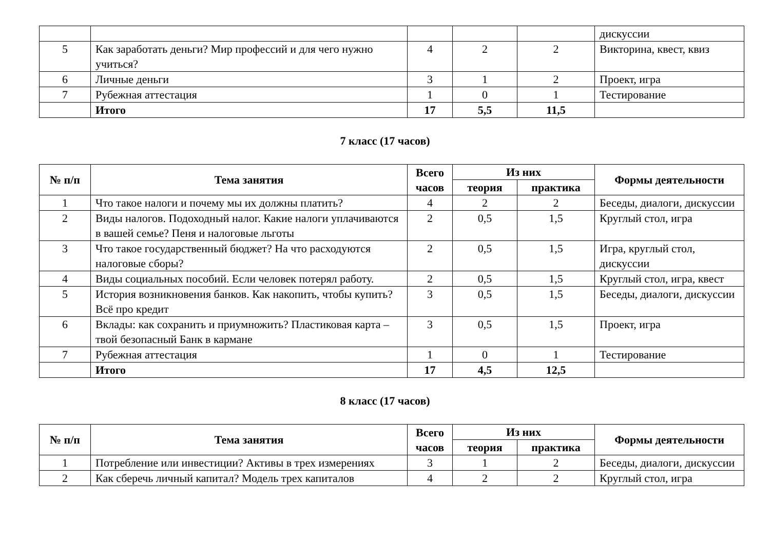| | | | | | дискуссии |
| 5 | Как заработать деньги? Мир профессий и для чего нужно учиться? | 4 | 2 | 2 | Викторина, квест, квиз |
| 6 | Личные деньги | 3 | 1 | 2 | Проект, игра |
| 7 | Рубежная аттестация | 1 | 0 | 1 | Тестирование |
| | Итого | 17 | 5,5 | 11,5 | |
7 класс (17 часов)
| № п/п | Тема занятия | Всего часов | Из них | | Формы деятельности |
| --- | --- | --- | --- | --- | --- |
| | | | теория | практика | |
| 1 | Что такое налоги и почему мы их должны платить? | 4 | 2 | 2 | Беседы, диалоги, дискуссии |
| 2 | Виды налогов. Подоходный налог. Какие налоги уплачиваются в вашей семье? Пеня и налоговые льготы | 2 | 0,5 | 1,5 | Круглый стол, игра |
| 3 | Что такое государственный бюджет? На что расходуются налоговые сборы? | 2 | 0,5 | 1,5 | Игра, круглый стол, дискуссии |
| 4 | Виды социальных пособий. Если человек потерял работу. | 2 | 0,5 | 1,5 | Круглый стол, игра, квест |
| 5 | История возникновения банков. Как накопить, чтобы купить? Всё про кредит | 3 | 0,5 | 1,5 | Беседы, диалоги, дискуссии |
| 6 | Вклады: как сохранить и приумножить? Пластиковая карта – твой безопасный Банк в кармане | 3 | 0,5 | 1,5 | Проект, игра |
| 7 | Рубежная аттестация | 1 | 0 | 1 | Тестирование |
| | Итого | 17 | 4,5 | 12,5 | |
8 класс (17 часов)
| № п/п | Тема занятия | Всего часов | Из них | | Формы деятельности |
| --- | --- | --- | --- | --- | --- |
| | | | теория | практика | |
| 1 | Потребление или инвестиции? Активы в трех измерениях | 3 | 1 | 2 | Беседы, диалоги, дискуссии |
| 2 | Как сберечь личный капитал? Модель трех капиталов | 4 | 2 | 2 | Круглый стол, игра |